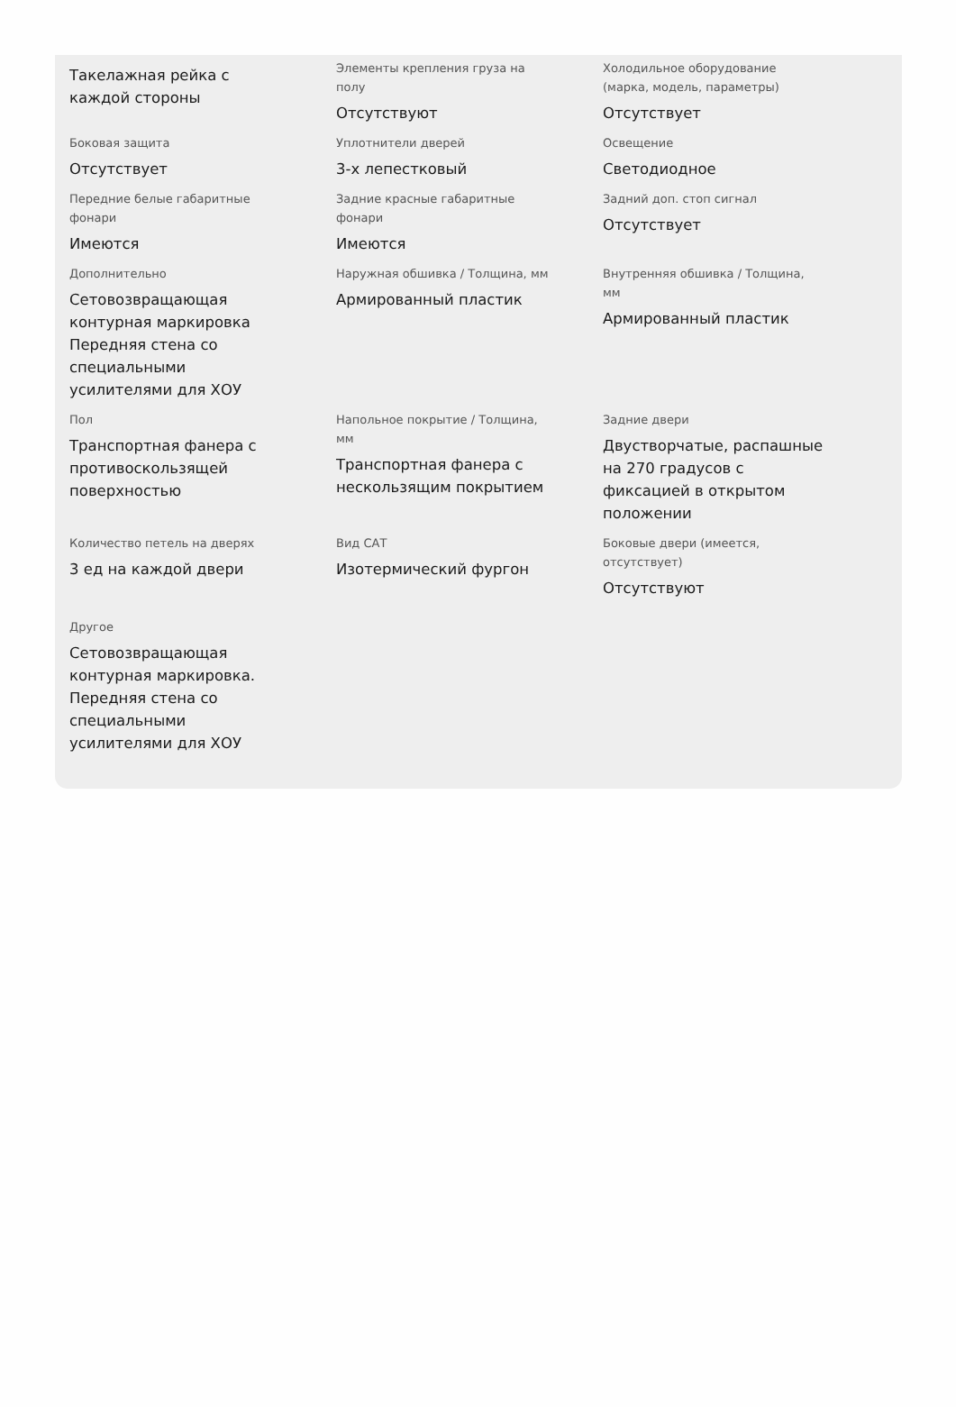Такелажная рейка с каждой стороны
Элементы крепления груза на полу
Отсутствуют
Холодильное оборудование (марка, модель, параметры)
Отсутствует
Боковая защита
Отсутствует
Уплотнители дверей
3-х лепестковый
Освещение
Светодиодное
Передние белые габаритные фонари
Имеются
Задние красные габаритные фонари
Имеются
Задний доп. стоп сигнал
Отсутствует
Дополнительно
Сетовозвращающая контурная маркировка Передняя стена со специальными усилителями для ХОУ
Наружная обшивка / Толщина, мм
Армированный пластик
Внутренняя обшивка / Толщина, мм
Армированный пластик
Пол
Транспортная фанера с противоскользящей поверхностью
Напольное покрытие / Толщина, мм
Транспортная фанера с нескользящим покрытием
Задние двери
Двустворчатые, распашные на 270 градусов с фиксацией в открытом положении
Количество петель на дверях
3 ед на каждой двери
Вид САТ
Изотермический фургон
Боковые двери (имеется, отсутствует)
Отсутствуют
Другое
Сетовозвращающая контурная маркировка. Передняя стена со специальными усилителями для ХОУ